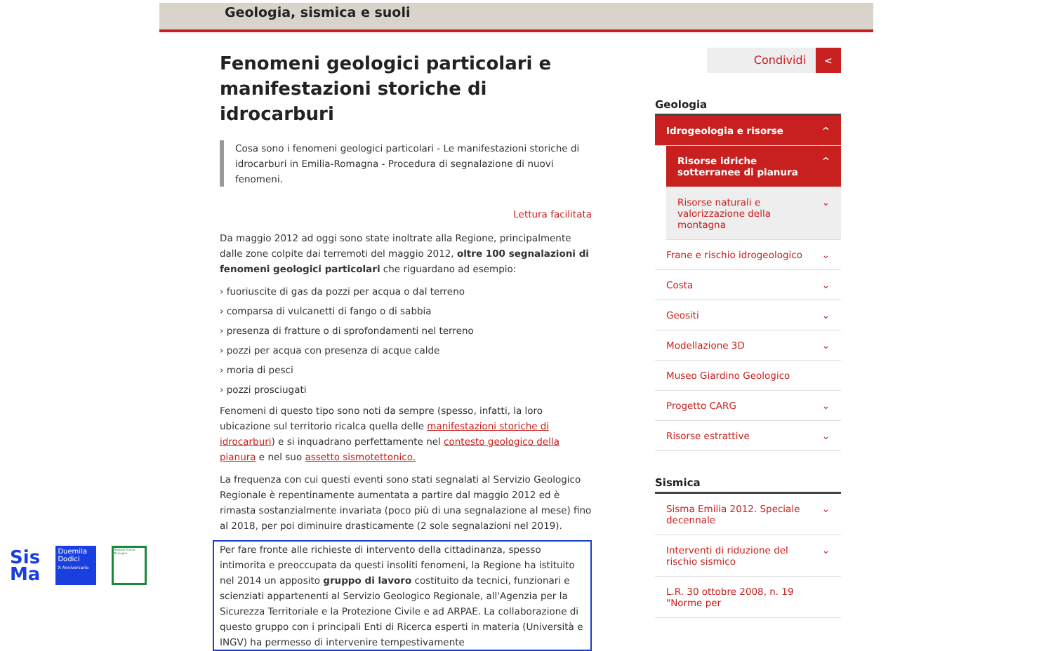Geologia, sismica e suoli
Fenomeni geologici particolari e manifestazioni storiche di idrocarburi
Cosa sono i fenomeni geologici particolari - Le manifestazioni storiche di idrocarburi in Emilia-Romagna - Procedura di segnalazione di nuovi fenomeni.
Lettura facilitata
Da maggio 2012 ad oggi sono state inoltrate alla Regione, principalmente dalle zone colpite dai terremoti del maggio 2012, oltre 100 segnalazioni di fenomeni geologici particolari che riguardano ad esempio:
› fuoriuscite di gas da pozzi per acqua o dal terreno
› comparsa di vulcanetti di fango o di sabbia
› presenza di fratture o di sprofondamenti nel terreno
› pozzi per acqua con presenza di acque calde
› moria di pesci
› pozzi prosciugati
Fenomeni di questo tipo sono noti da sempre (spesso, infatti, la loro ubicazione sul territorio ricalca quella delle manifestazioni storiche di idrocarburi) e si inquadrano perfettamente nel contesto geologico della pianura e nel suo assetto sismotettonico.
La frequenza con cui questi eventi sono stati segnalati al Servizio Geologico Regionale è repentinamente aumentata a partire dal maggio 2012 ed è rimasta sostanzialmente invariata (poco più di una segnalazione al mese) fino al 2018, per poi diminuire drasticamente (2 sole segnalazioni nel 2019).
Per fare fronte alle richieste di intervento della cittadinanza, spesso intimorita e preoccupata da questi insoliti fenomeni, la Regione ha istituito nel 2014 un apposito gruppo di lavoro costituito da tecnici, funzionari e scienziati appartenenti al Servizio Geologico Regionale, all'Agenzia per la Sicurezza Territoriale e la Protezione Civile e ad ARPAE. La collaborazione di questo gruppo con i principali Enti di Ricerca esperti in materia (Università e INGV) ha permesso di intervenire tempestivamente
Condividi <
Geologia
Idrogeologia e risorse ^
Risorse idriche sotterranee di pianura ^
Risorse naturali e valorizzazione della montagna ⌄
Frane e rischio idrogeologico ⌄
Costa ⌄
Geositi ⌄
Modellazione 3D ⌄
Museo Giardino Geologico
Progetto CARG ⌄
Risorse estrattive ⌄
Sismica
Sisma Emilia 2012. Speciale decennale ⌄
Interventi di riduzione del rischio sismico ⌄
L.R. 30 ottobre 2008, n. 19 "Norme per
Sis
Ma
Duemila
Dodici
X Anniversario
Regione Emilia-Romagna